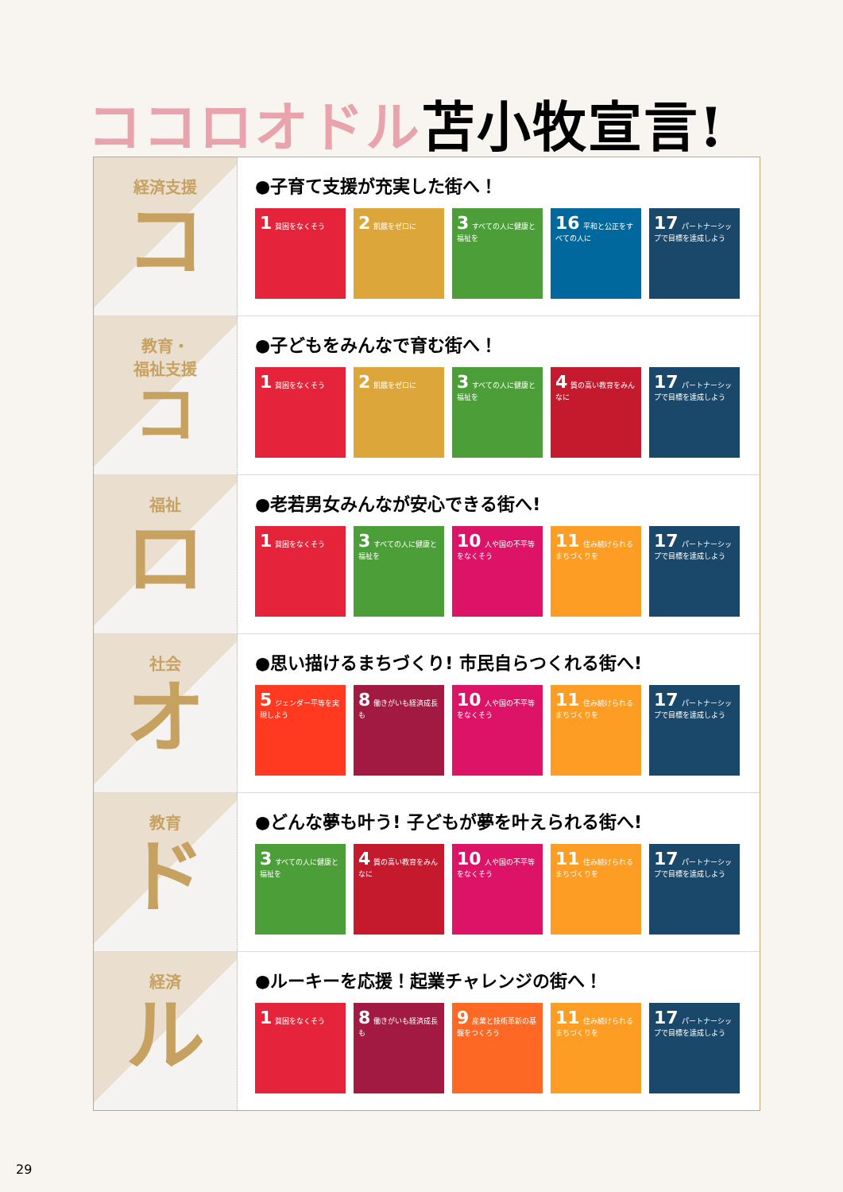ココロオドル苫小牧宣言!
経済支援
コ
●子育て支援が充実した街へ！
1 貧困をなくそう
2 飢餓をゼロに
3 すべての人に健康と福祉を
16 平和と公正をすべての人に
17 パートナーシップで目標を達成しよう
教育・
福祉支援
コ
●子どもをみんなで育む街へ！
1 貧困をなくそう
2 飢餓をゼロに
3 すべての人に健康と福祉を
4 質の高い教育をみんなに
17 パートナーシップで目標を達成しよう
福祉
ロ
●老若男女みんなが安心できる街へ!
1 貧困をなくそう
3 すべての人に健康と福祉を
10 人や国の不平等をなくそう
11 住み続けられるまちづくりを
17 パートナーシップで目標を達成しよう
社会
オ
●思い描けるまちづくり! 市民自らつくれる街へ!
5 ジェンダー平等を実現しよう
8 働きがいも経済成長も
10 人や国の不平等をなくそう
11 住み続けられるまちづくりを
17 パートナーシップで目標を達成しよう
教育
ド
●どんな夢も叶う! 子どもが夢を叶えられる街へ!
3 すべての人に健康と福祉を
4 質の高い教育をみんなに
10 人や国の不平等をなくそう
11 住み続けられるまちづくりを
17 パートナーシップで目標を達成しよう
経済
ル
●ルーキーを応援！起業チャレンジの街へ！
1 貧困をなくそう
8 働きがいも経済成長も
9 産業と技術革新の基盤をつくろう
11 住み続けられるまちづくりを
17 パートナーシップで目標を達成しよう
29